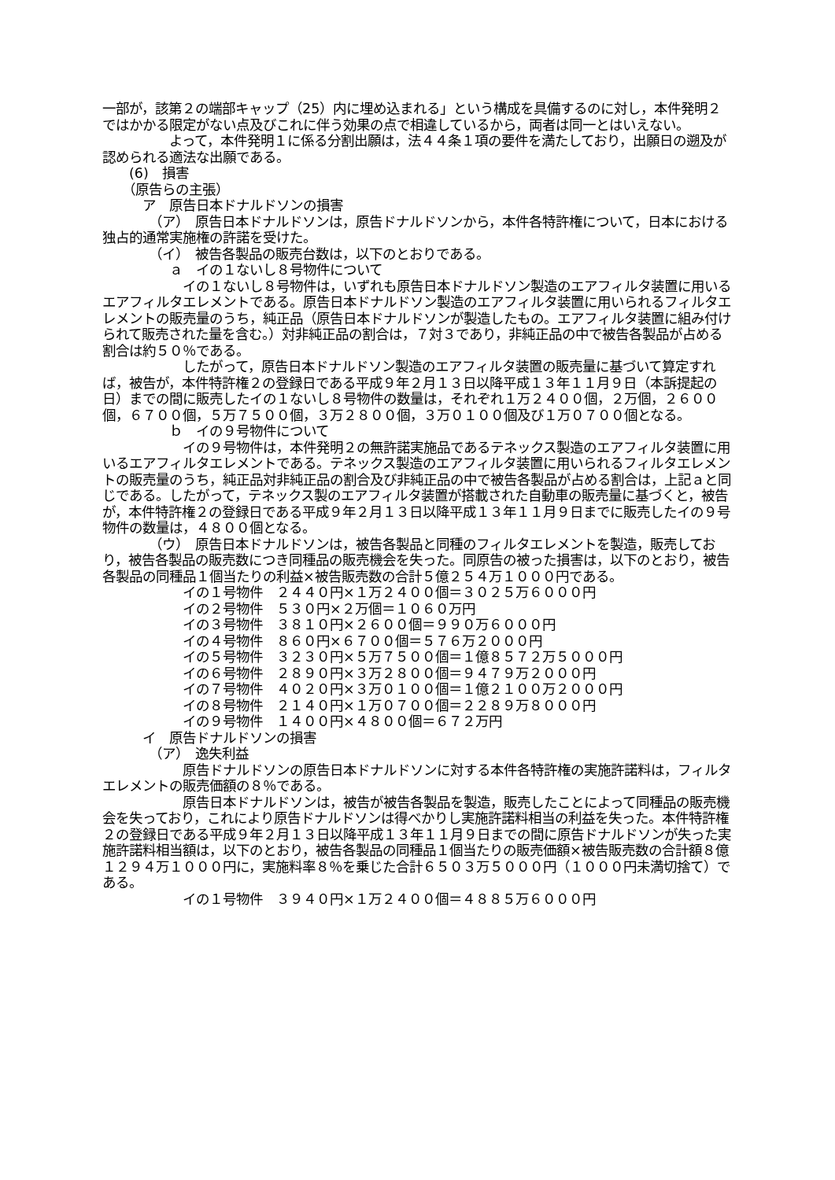一部が，該第２の端部キャップ（25）内に埋め込まれる」という構成を具備するのに対し，本件発明２ではかかる限定がない点及びこれに伴う効果の点で相違しているから，両者は同一とはいえない。
　　　　　よって，本件発明１に係る分割出願は，法４４条１項の要件を満たしており，出願日の遡及が認められる適法な出願である。
　　(6)　損害
　　（原告らの主張）
　　　ア　原告日本ドナルドソンの損害
　　　　（ア）　原告日本ドナルドソンは，原告ドナルドソンから，本件各特許権について，日本における独占的通常実施権の許諾を受けた。
　　　　（イ）　被告各製品の販売台数は，以下のとおりである。
　　　　　ａ　イの１ないし８号物件について
　　　　　　イの１ないし８号物件は，いずれも原告日本ドナルドソン製造のエアフィルタ装置に用いるエアフィルタエレメントである。原告日本ドナルドソン製造のエアフィルタ装置に用いられるフィルタエレメントの販売量のうち，純正品（原告日本ドナルドソンが製造したもの。エアフィルタ装置に組み付けられて販売された量を含む。）対非純正品の割合は，７対３であり，非純正品の中で被告各製品が占める割合は約５０％である。
　　　　　　したがって，原告日本ドナルドソン製造のエアフィルタ装置の販売量に基づいて算定すれば，被告が，本件特許権２の登録日である平成９年２月１３日以降平成１３年１１月９日（本訴提起の日）までの間に販売したイの１ないし８号物件の数量は，それぞれ１万２４００個，２万個，２６００個，６７００個，５万７５００個，３万２８００個，３万０１００個及び１万０７００個となる。
　　　　　ｂ　イの９号物件について
　　　　　　イの９号物件は，本件発明２の無許諾実施品であるテネックス製造のエアフィルタ装置に用いるエアフィルタエレメントである。テネックス製造のエアフィルタ装置に用いられるフィルタエレメントの販売量のうち，純正品対非純正品の割合及び非純正品の中で被告各製品が占める割合は，上記ａと同じである。したがって，テネックス製のエアフィルタ装置が搭載された自動車の販売量に基づくと，被告が，本件特許権２の登録日である平成９年２月１３日以降平成１３年１１月９日までに販売したイの９号物件の数量は，４８００個となる。
　　　　（ウ）　原告日本ドナルドソンは，被告各製品と同種のフィルタエレメントを製造，販売しており，被告各製品の販売数につき同種品の販売機会を失った。同原告の被った損害は，以下のとおり，被告各製品の同種品１個当たりの利益×被告販売数の合計５億２５４万１０００円である。
　　　　　　イの１号物件　２４４０円×１万２４００個＝３０２５万６０００円
　　　　　　イの２号物件　５３０円×２万個＝１０６０万円
　　　　　　イの３号物件　３８１０円×２６００個＝９９０万６０００円
　　　　　　イの４号物件　８６０円×６７００個＝５７６万２０００円
　　　　　　イの５号物件　３２３０円×５万７５００個＝１億８５７２万５０００円
　　　　　　イの６号物件　２８９０円×３万２８００個＝９４７９万２０００円
　　　　　　イの７号物件　４０２０円×３万０１００個＝１億２１００万２０００円
　　　　　　イの８号物件　２１４０円×１万０７００個＝２２８９万８０００円
　　　　　　イの９号物件　１４００円×４８００個＝６７２万円
　　　イ　原告ドナルドソンの損害
　　　　（ア）　逸失利益
　　　　　　原告ドナルドソンの原告日本ドナルドソンに対する本件各特許権の実施許諾料は，フィルタエレメントの販売価額の８％である。
　　　　　　原告日本ドナルドソンは，被告が被告各製品を製造，販売したことによって同種品の販売機会を失っており，これにより原告ドナルドソンは得べかりし実施許諾料相当の利益を失った。本件特許権２の登録日である平成９年２月１３日以降平成１３年１１月９日までの間に原告ドナルドソンが失った実施許諾料相当額は，以下のとおり，被告各製品の同種品１個当たりの販売価額×被告販売数の合計額８億１２９４万１０００円に，実施料率８％を乗じた合計６５０３万５０００円（１０００円未満切捨て）である。
　　　　　　イの１号物件　３９４０円×１万２４００個＝４８８５万６０００円